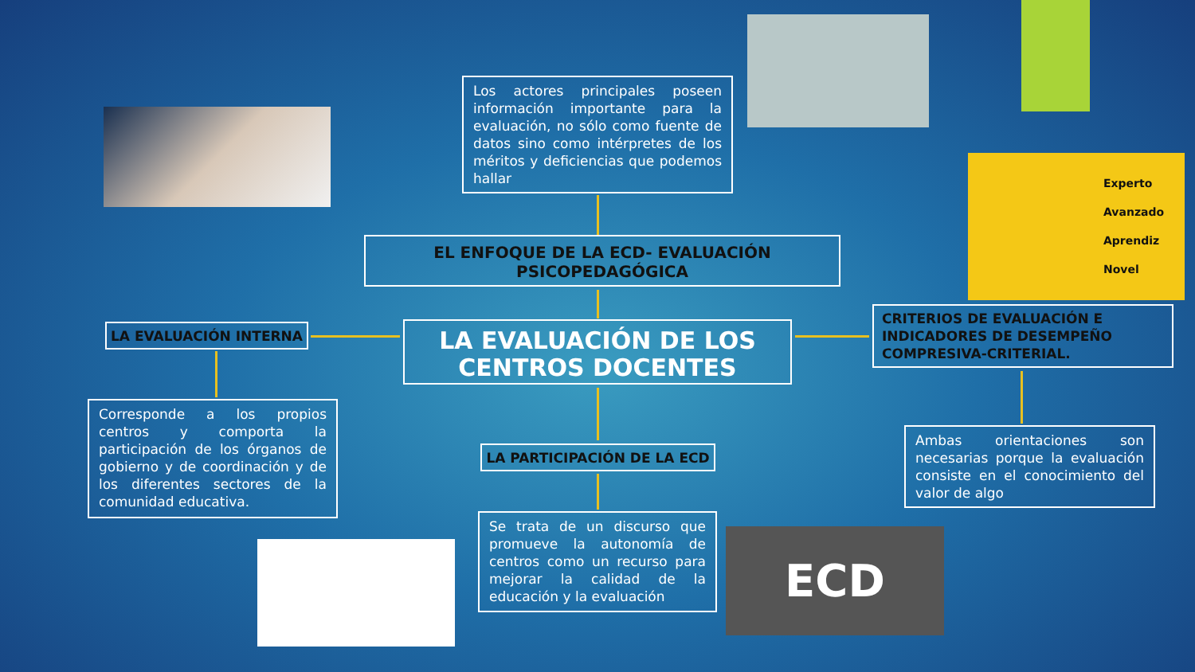Experto
Avanzado
Aprendiz
Novel
ECD
Los actores principales poseen información importante para la evaluación, no sólo como fuente de datos sino como intérpretes de los méritos y deficiencias que podemos hallar
EL ENFOQUE DE LA ECD- EVALUACIÓN PSICOPEDAGÓGICA
LA EVALUACIÓN INTERNA
LA EVALUACIÓN DE LOS CENTROS DOCENTES
CRITERIOS DE EVALUACIÓN E INDICADORES DE DESEMPEÑO COMPRESIVA-CRITERIAL.
Corresponde a los propios centros y comporta la participación de los órganos de gobierno y de coordinación y de los diferentes sectores de la comunidad educativa.
LA PARTICIPACIÓN DE LA ECD
Ambas orientaciones son necesarias porque la evaluación consiste en el conocimiento del valor de algo
Se trata de un discurso que promueve la autonomía de centros como un recurso para mejorar la calidad de la educación y la evaluación